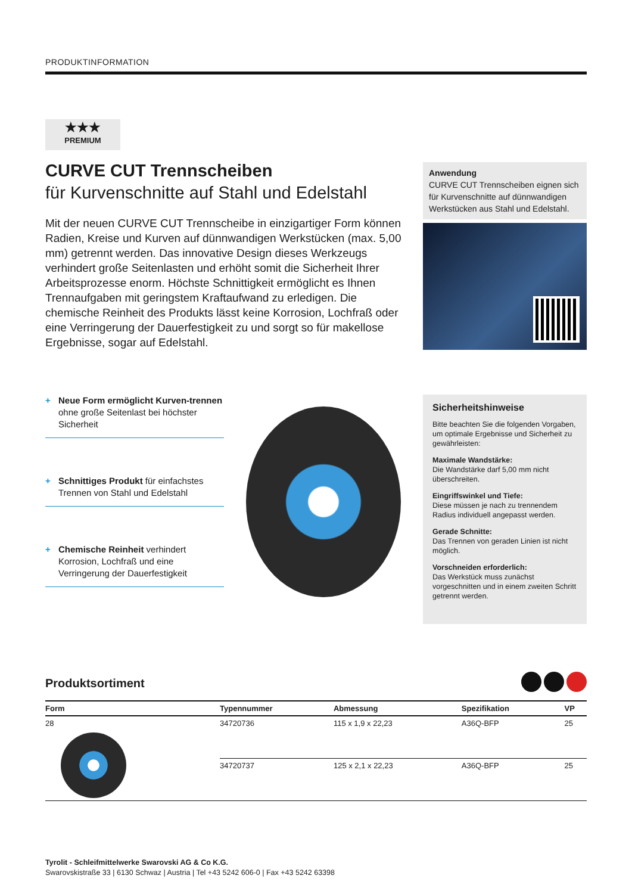PRODUKTINFORMATION
★★★
PREMIUM
CURVE CUT Trennscheiben
für Kurvenschnitte auf Stahl und Edelstahl
Mit der neuen CURVE CUT Trennscheibe in einzigartiger Form können Radien, Kreise und Kurven auf dünnwandigen Werkstücken (max. 5,00 mm) getrennt werden. Das innovative Design dieses Werkzeugs verhindert große Seitenlasten und erhöht somit die Sicherheit Ihrer Arbeitsprozesse enorm. Höchste Schnittigkeit ermöglicht es Ihnen Trennaufgaben mit geringstem Kraftaufwand zu erledigen. Die chemische Reinheit des Produkts lässt keine Korrosion, Lochfraß oder eine Verringerung der Dauerfestigkeit zu und sorgt so für makellose Ergebnisse, sogar auf Edelstahl.
Anwendung
CURVE CUT Trennscheiben eignen sich für Kurvenschnitte auf dünnwandigen Werkstücken aus Stahl und Edelstahl.
+ Neue Form ermöglicht Kurven-trennen ohne große Seitenlast bei höchster Sicherheit
+ Schnittiges Produkt für einfachstes Trennen von Stahl und Edelstahl
+ Chemische Reinheit verhindert Korrosion, Lochfraß und eine Verringerung der Dauerfestigkeit
Sicherheitshinweise
Bitte beachten Sie die folgenden Vorgaben, um optimale Ergebnisse und Sicherheit zu gewährleisten:
Maximale Wandstärke:
Die Wandstärke darf 5,00 mm nicht überschreiten.
Eingriffswinkel und Tiefe:
Diese müssen je nach zu trennendem Radius individuell angepasst werden.
Gerade Schnitte:
Das Trennen von geraden Linien ist nicht möglich.
Vorschneiden erforderlich:
Das Werkstück muss zunächst vorgeschnitten und in einem zweiten Schritt getrennt werden.
Produktsortiment
| Form | Typennummer | Abmessung | Spezifikation | VP |
| --- | --- | --- | --- | --- |
| 28 | 34720736 | 115 x 1,9 x 22,23 | A36Q-BFP | 25 |
| | 34720737 | 125 x 2,1 x 22,23 | A36Q-BFP | 25 |
Tyrolit - Schleifmittelwerke Swarovski AG & Co K.G.
Swarovskistraße 33 | 6130 Schwaz | Austria | Tel +43 5242 606-0 | Fax +43 5242 63398